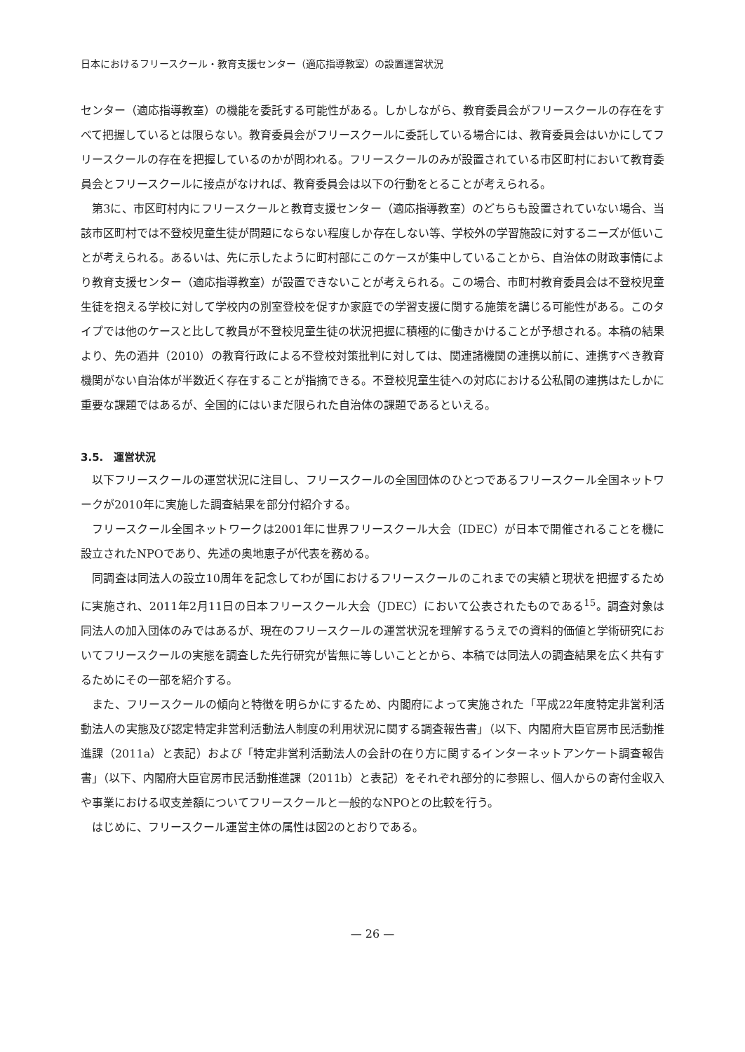日本におけるフリースクール・教育支援センター（適応指導教室）の設置運営状況
センター（適応指導教室）の機能を委託する可能性がある。しかしながら、教育委員会がフリースクールの存在をすべて把握しているとは限らない。教育委員会がフリースクールに委託している場合には、教育委員会はいかにしてフリースクールの存在を把握しているのかが問われる。フリースクールのみが設置されている市区町村において教育委員会とフリースクールに接点がなければ、教育委員会は以下の行動をとることが考えられる。
第3に、市区町村内にフリースクールと教育支援センター（適応指導教室）のどちらも設置されていない場合、当該市区町村では不登校児童生徒が問題にならない程度しか存在しない等、学校外の学習施設に対するニーズが低いことが考えられる。あるいは、先に示したように町村部にこのケースが集中していることから、自治体の財政事情により教育支援センター（適応指導教室）が設置できないことが考えられる。この場合、市町村教育委員会は不登校児童生徒を抱える学校に対して学校内の別室登校を促すか家庭での学習支援に関する施策を講じる可能性がある。このタイプでは他のケースと比して教員が不登校児童生徒の状況把握に積極的に働きかけることが予想される。本稿の結果より、先の酒井（2010）の教育行政による不登校対策批判に対しては、関連諸機関の連携以前に、連携すべき教育機関がない自治体が半数近く存在することが指摘できる。不登校児童生徒への対応における公私間の連携はたしかに重要な課題ではあるが、全国的にはいまだ限られた自治体の課題であるといえる。
3.5.　運営状況
以下フリースクールの運営状況に注目し、フリースクールの全国団体のひとつであるフリースクール全国ネットワークが2010年に実施した調査結果を部分付紹介する。
フリースクール全国ネットワークは2001年に世界フリースクール大会（IDEC）が日本で開催されることを機に設立されたNPOであり、先述の奥地恵子が代表を務める。
同調査は同法人の設立10周年を記念してわが国におけるフリースクールのこれまでの実績と現状を把握するために実施され、2011年2月11日の日本フリースクール大会（JDEC）において公表されたものである<sup>15</sup>。調査対象は同法人の加入団体のみではあるが、現在のフリースクールの運営状況を理解するうえでの資料的価値と学術研究においてフリースクールの実態を調査した先行研究が皆無に等しいこととから、本稿では同法人の調査結果を広く共有するためにその一部を紹介する。
また、フリースクールの傾向と特徴を明らかにするため、内閣府によって実施された「平成22年度特定非営利活動法人の実態及び認定特定非営利活動法人制度の利用状況に関する調査報告書」（以下、内閣府大臣官房市民活動推進課（2011a）と表記）および「特定非営利活動法人の会計の在り方に関するインターネットアンケート調査報告書」（以下、内閣府大臣官房市民活動推進課（2011b）と表記）をそれぞれ部分的に参照し、個人からの寄付金収入や事業における収支差額についてフリースクールと一般的なNPOとの比較を行う。
はじめに、フリースクール運営主体の属性は図2のとおりである。
— 26 —